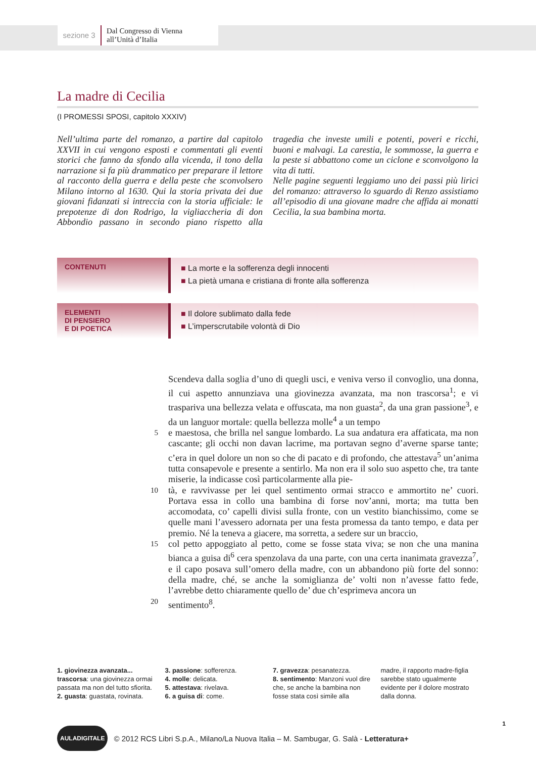sezione 3
Dal Congresso di Vienna
all’Unità d’Italia
La madre di Cecilia
(I PROMESSI SPOSI, capitolo XXXIV)
Nell’ultima parte del romanzo, a partire dal capitolo XXVII in cui vengono esposti e commentati gli eventi storici che fanno da sfondo alla vicenda, il tono della narrazione si fa più drammatico per preparare il lettore al racconto della guerra e della peste che sconvolsero Milano intorno al 1630. Qui la storia privata dei due giovani fidanzati si intreccia con la storia ufficiale: le prepotenze di don Rodrigo, la vigliaccheria di don Abbondio passano in secondo piano rispetto alla tragedia che investe umili e potenti, poveri e ricchi, buoni e malvagi. La carestia, le sommosse, la guerra e la peste si abbattono come un ciclone e sconvolgono la vita di tutti.
Nelle pagine seguenti leggiamo uno dei passi più lirici del romanzo: attraverso lo sguardo di Renzo assistiamo all’episodio di una giovane madre che affida ai monatti Cecilia, la sua bambina morta.
CONTENUTI
■ La morte e la sofferenza degli innocenti
■ La pietà umana e cristiana di fronte alla sofferenza
ELEMENTI
DI PENSIERO
E DI POETICA
■ Il dolore sublimato dalla fede
■ L’imperscrutabile volontà di Dio
Scendeva dalla soglia d’uno di quegli usci, e veniva verso il convoglio, una donna, il cui aspetto annunziava una giovinezza avanzata, ma non trascorsa<sup>1</sup>; e vi traspariva una bellezza velata e offuscata, ma non guasta<sup>2</sup>, da una gran passione<sup>3</sup>, e da un languor mortale: quella bellezza molle<sup>4</sup> a un tempo
5
e maestosa, che brilla nel sangue lombardo. La sua andatura era affaticata, ma non cascante; gli occhi non davan lacrime, ma portavan segno d’averne sparse tante; c’era in quel dolore un non so che di pacato e di profondo, che attestava<sup>5</sup> un’anima tutta consapevole e presente a sentirlo. Ma non era il solo suo aspetto che, tra tante miserie, la indicasse così particolarmente alla pie-
10
tà, e ravvivasse per lei quel sentimento ormai stracco e ammortito ne’ cuori. Portava essa in collo una bambina di forse nov’anni, morta; ma tutta ben accomodata, co’ capelli divisi sulla fronte, con un vestito bianchissimo, come se quelle mani l’avessero adornata per una festa promessa da tanto tempo, e data per premio. Né la teneva a giacere, ma sorretta, a sedere sur un braccio,
15
col petto appoggiato al petto, come se fosse stata viva; se non che una manina bianca a guisa di<sup>6</sup> cera spenzolava da una parte, con una certa inanimata gravezza<sup>7</sup>, e il capo posava sull’omero della madre, con un abbandono più forte del sonno: della madre, ché, se anche la somiglianza de’ volti non n’avesse fatto fede, l’avrebbe detto chiaramente quello de’ due ch’esprimeva ancora un
20
sentimento<sup>8</sup>.
1. giovinezza avanzata... trascorsa: una giovinezza ormai passata ma non del tutto sfiorita.
2. guasta: guastata, rovinata.
3. passione: sofferenza.
4. molle: delicata.
5. attestava: rivelava.
6. a guisa di: come.
7. gravezza: pesanatezza.
8. sentimento: Manzoni vuol dire che, se anche la bambina non fosse stata così simile alla madre, il rapporto madre-figlia sarebbe stato ugualmente evidente per il dolore mostrato dalla donna.
AULADIGITALE © 2012 RCS Libri S.p.A., Milano/La Nuova Italia – M. Sambugar, G. Salà - Letteratura+
1